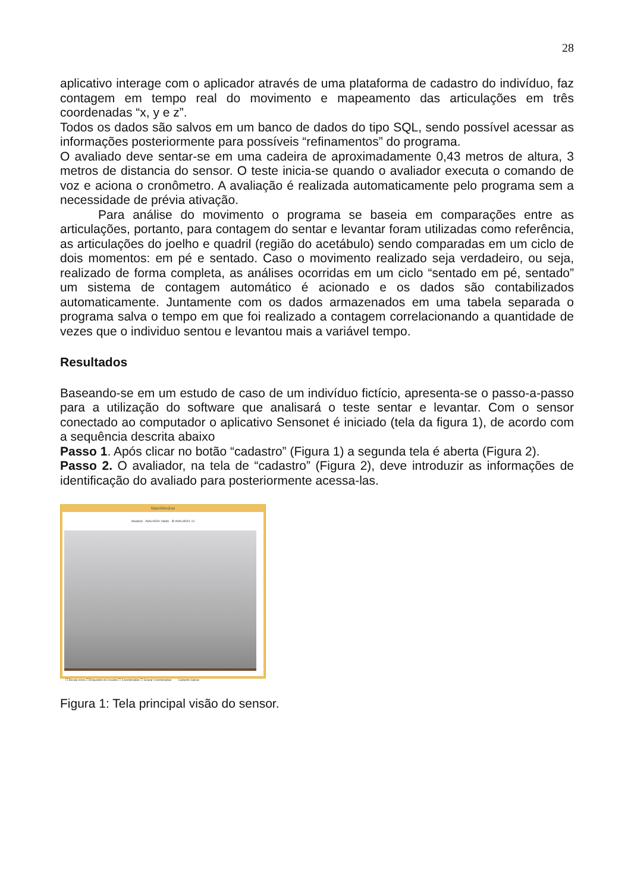28
aplicativo interage com o aplicador através de uma plataforma de cadastro do indivíduo, faz contagem em tempo real do movimento e mapeamento das articulações em três coordenadas “x, y e z”.
Todos os dados são salvos em um banco de dados do tipo SQL, sendo possível acessar as informações posteriormente para possíveis “refinamentos” do programa.
O avaliado deve sentar-se em uma cadeira de aproximadamente 0,43 metros de altura, 3 metros de distancia do sensor. O teste inicia-se quando o avaliador executa o comando de voz e aciona o cronômetro. A avaliação é realizada automaticamente pelo programa sem a necessidade de prévia ativação.
Para análise do movimento o programa se baseia em comparações entre as articulações, portanto, para contagem do sentar e levantar foram utilizadas como referência, as articulações do joelho e quadril (região do acetábulo) sendo comparadas em um ciclo de dois momentos: em pé e sentado. Caso o movimento realizado seja verdadeiro, ou seja, realizado de forma completa, as análises ocorridas em um ciclo “sentado em pé, sentado” um sistema de contagem automático é acionado e os dados são contabilizados automaticamente. Juntamente com os dados armazenados em uma tabela separada o programa salva o tempo em que foi realizado a contagem correlacionando a quantidade de vezes que o individuo sentou e levantou mais a variável tempo.
Resultados
Baseando-se em um estudo de caso de um indivíduo fictício, apresenta-se o passo-a-passo para a utilização do software que analisará o teste sentar e levantar. Com o sensor conectado ao computador o aplicativo Sensonet é iniciado (tela da figura 1), de acordo com a sequência descrita abaixo
Passo 1. Após clicar no botão “cadastro” (Figura 1) a segunda tela é aberta (Figura 2).
Passo 2. O avaliador, na tela de “cadastro” (Figura 2), deve introduzir as informações de identificação do avaliado para posteriormente acessa-las.
MainWindow
Atualizar AVALIADO: Naldo ID AVALIADO: 10
☐ Escala cinza ☐ Esqueleto do Usuário ☐ Coordenadas ☐ Gravar Coordenadas Cadastro Salvar
Figura 1: Tela principal visão do sensor.